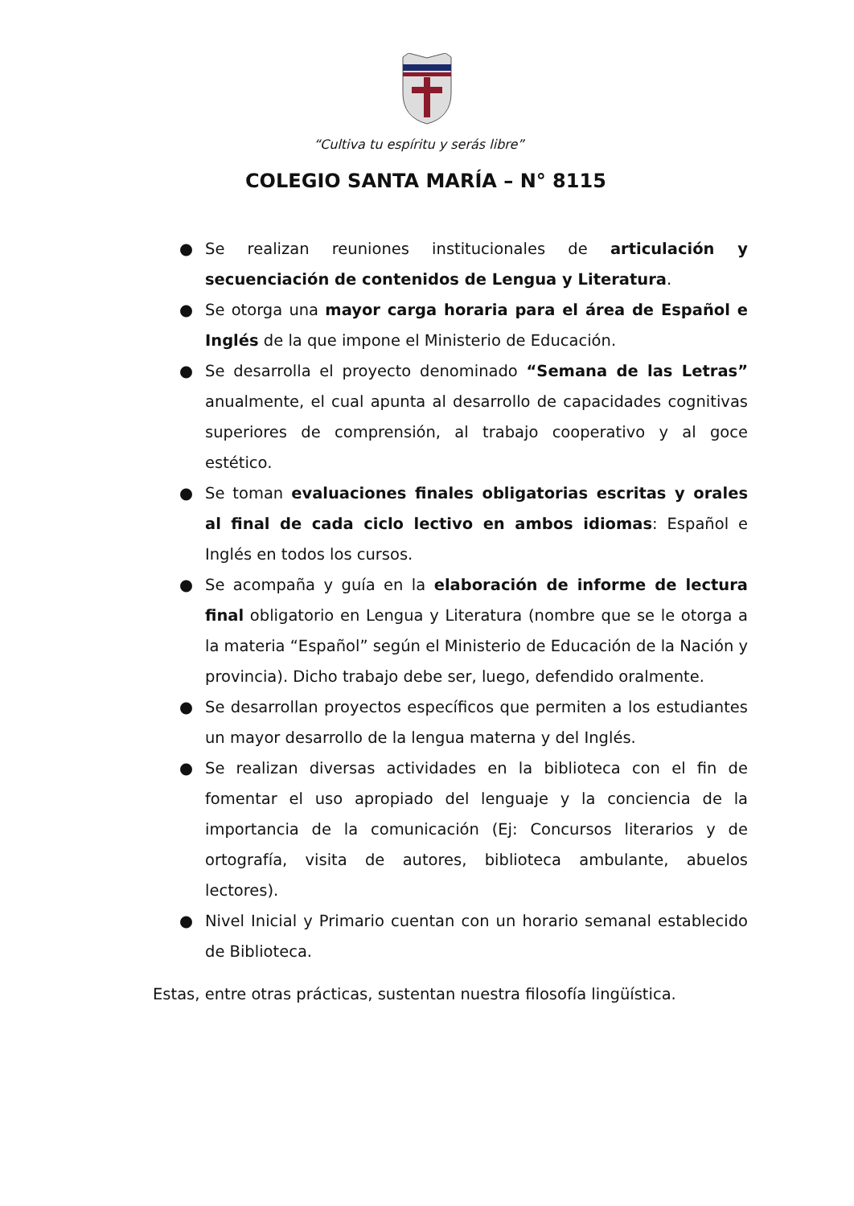“Cultiva tu espíritu y serás libre”
COLEGIO SANTA MARÍA – N° 8115
● Se realizan reuniones institucionales de articulación y secuenciación de contenidos de Lengua y Literatura.
● Se otorga una mayor carga horaria para el área de Español e Inglés de la que impone el Ministerio de Educación.
● Se desarrolla el proyecto denominado “Semana de las Letras” anualmente, el cual apunta al desarrollo de capacidades cognitivas superiores de comprensión, al trabajo cooperativo y al goce estético.
● Se toman evaluaciones finales obligatorias escritas y orales al final de cada ciclo lectivo en ambos idiomas: Español e Inglés en todos los cursos.
● Se acompaña y guía en la elaboración de informe de lectura final obligatorio en Lengua y Literatura (nombre que se le otorga a la materia “Español” según el Ministerio de Educación de la Nación y provincia). Dicho trabajo debe ser, luego, defendido oralmente.
● Se desarrollan proyectos específicos que permiten a los estudiantes un mayor desarrollo de la lengua materna y del Inglés.
● Se realizan diversas actividades en la biblioteca con el fin de fomentar el uso apropiado del lenguaje y la conciencia de la importancia de la comunicación (Ej: Concursos literarios y de ortografía, visita de autores, biblioteca ambulante, abuelos lectores).
● Nivel Inicial y Primario cuentan con un horario semanal establecido de Biblioteca.
Estas, entre otras prácticas, sustentan nuestra filosofía lingüística.